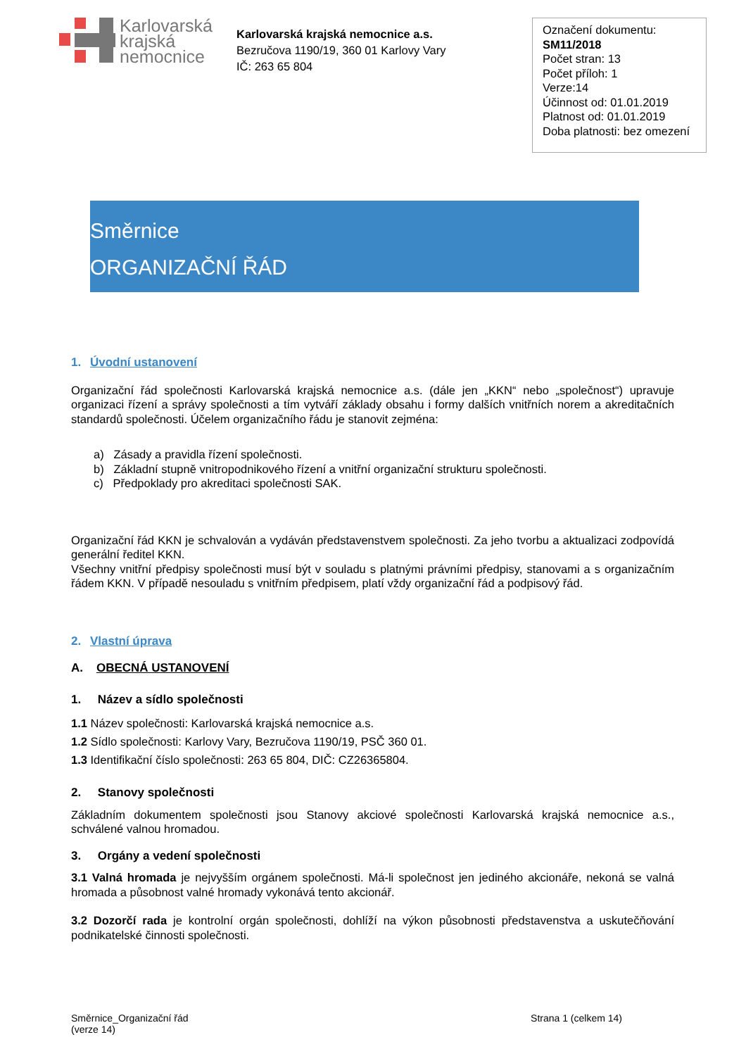Karlovarská
krajská
nemocnice
Karlovarská krajská nemocnice a.s.
Bezručova 1190/19, 360 01 Karlovy Vary
IČ: 263 65 804
Označení dokumentu:
SM11/2018
Počet stran: 13
Počet příloh: 1
Verze:14
Účinnost od: 01.01.2019
Platnost od: 01.01.2019
Doba platnosti: bez omezení
Směrnice
ORGANIZAČNÍ ŘÁD
1. Úvodní ustanovení
Organizační řád společnosti Karlovarská krajská nemocnice a.s. (dále jen „KKN“ nebo „společnost“) upravuje organizaci řízení a správy společnosti a tím vytváří základy obsahu i formy dalších vnitřních norem a akreditačních standardů společnosti. Účelem organizačního řádu je stanovit zejména:
a) Zásady a pravidla řízení společnosti.
b) Základní stupně vnitropodnikového řízení a vnitřní organizační strukturu společnosti.
c) Předpoklady pro akreditaci společnosti SAK.
Organizační řád KKN je schvalován a vydáván představenstvem společnosti. Za jeho tvorbu a aktualizaci zodpovídá generální ředitel KKN.
Všechny vnitřní předpisy společnosti musí být v souladu s platnými právními předpisy, stanovami a s organizačním řádem KKN. V případě nesouladu s vnitřním předpisem, platí vždy organizační řád a podpisový řád.
2. Vlastní úprava
A. OBECNÁ USTANOVENÍ
1. Název a sídlo společnosti
1.1 Název společnosti: Karlovarská krajská nemocnice a.s.
1.2 Sídlo společnosti: Karlovy Vary, Bezručova 1190/19, PSČ 360 01.
1.3 Identifikační číslo společnosti: 263 65 804, DIČ: CZ26365804.
2. Stanovy společnosti
Základním dokumentem společnosti jsou Stanovy akciové společnosti Karlovarská krajská nemocnice a.s., schválené valnou hromadou.
3. Orgány a vedení společnosti
3.1 Valná hromada je nejvyšším orgánem společnosti. Má-li společnost jen jediného akcionáře, nekoná se valná hromada a působnost valné hromady vykonává tento akcionář.
3.2 Dozorčí rada je kontrolní orgán společnosti, dohlíží na výkon působnosti představenstva a uskutečňování podnikatelské činnosti společnosti.
Směrnice_Organizační řád
(verze 14)
Strana 1 (celkem 14)